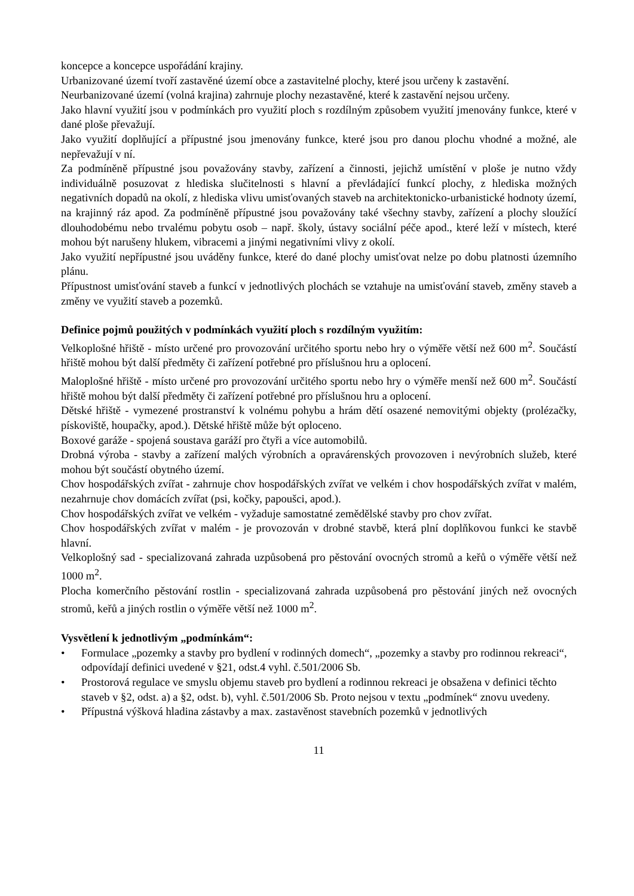koncepce a koncepce uspořádání krajiny.
Urbanizované území tvoří zastavěné území obce a zastavitelné plochy, které jsou určeny k zastavění.
Neurbanizované území (volná krajina) zahrnuje plochy nezastavěné, které k zastavění nejsou určeny.
Jako hlavní využití jsou v podmínkách pro využití ploch s rozdílným způsobem využití jmenovány funkce, které v dané ploše převažují.
Jako využití doplňující a přípustné jsou jmenovány funkce, které jsou pro danou plochu vhodné a možné, ale nepřevažují v ní.
Za podmíněně přípustné jsou považovány stavby, zařízení a činnosti, jejichž umístění v ploše je nutno vždy individuálně posuzovat z hlediska slučitelnosti s hlavní a převládající funkcí plochy, z hlediska možných negativních dopadů na okolí, z hlediska vlivu umisťovaných staveb na architektonicko-urbanistické hodnoty území, na krajinný ráz apod. Za podmíněně přípustné jsou považovány také všechny stavby, zařízení a plochy sloužící dlouhodobému nebo trvalému pobytu osob – např. školy, ústavy sociální péče apod., které leží v místech, které mohou být narušeny hlukem, vibracemi a jinými negativními vlivy z okolí.
Jako využití nepřípustné jsou uváděny funkce, které do dané plochy umisťovat nelze po dobu platnosti územního plánu.
Přípustnost umisťování staveb a funkcí v jednotlivých plochách se vztahuje na umisťování staveb, změny staveb a změny ve využití staveb a pozemků.
Definice pojmů použitých v podmínkách využití ploch s rozdílným využitím:
Velkoplošné hřiště - místo určené pro provozování určitého sportu nebo hry o výměře větší než 600 m<sup>2</sup>. Součástí hřiště mohou být další předměty či zařízení potřebné pro příslušnou hru a oplocení.
Maloplošné hřiště - místo určené pro provozování určitého sportu nebo hry o výměře menší než 600 m<sup>2</sup>. Součástí hřiště mohou být další předměty či zařízení potřebné pro příslušnou hru a oplocení.
Dětské hřiště - vymezené prostranství k volnému pohybu a hrám dětí osazené nemovitými objekty (prolézačky, pískoviště, houpačky, apod.). Dětské hřiště může být oploceno.
Boxové garáže - spojená soustava garáží pro čtyři a více automobilů.
Drobná výroba - stavby a zařízení malých výrobních a opravárenských provozoven i nevýrobních služeb, které mohou být součástí obytného území.
Chov hospodářských zvířat - zahrnuje chov hospodářských zvířat ve velkém i chov hospodářských zvířat v malém, nezahrnuje chov domácích zvířat (psi, kočky, papoušci, apod.).
Chov hospodářských zvířat ve velkém - vyžaduje samostatné zemědělské stavby pro chov zvířat.
Chov hospodářských zvířat v malém - je provozován v drobné stavbě, která plní doplňkovou funkci ke stavbě hlavní.
Velkoplošný sad - specializovaná zahrada uzpůsobená pro pěstování ovocných stromů a keřů o výměře větší než 1000 m<sup>2</sup>.
Plocha komerčního pěstování rostlin - specializovaná zahrada uzpůsobená pro pěstování jiných než ovocných stromů, keřů a jiných rostlin o výměře větší než 1000 m<sup>2</sup>.
Vysvětlení k jednotlivým „podmínkám“:
• Formulace „pozemky a stavby pro bydlení v rodinných domech“, „pozemky a stavby pro rodinnou rekreaci“, odpovídají definici uvedené v §21, odst.4 vyhl. č.501/2006 Sb.
• Prostorová regulace ve smyslu objemu staveb pro bydlení a rodinnou rekreaci je obsažena v definici těchto staveb v §2, odst. a) a §2, odst. b), vyhl. č.501/2006 Sb. Proto nejsou v textu „podmínek“ znovu uvedeny.
• Přípustná výšková hladina zástavby a max. zastavěnost stavebních pozemků v jednotlivých
11